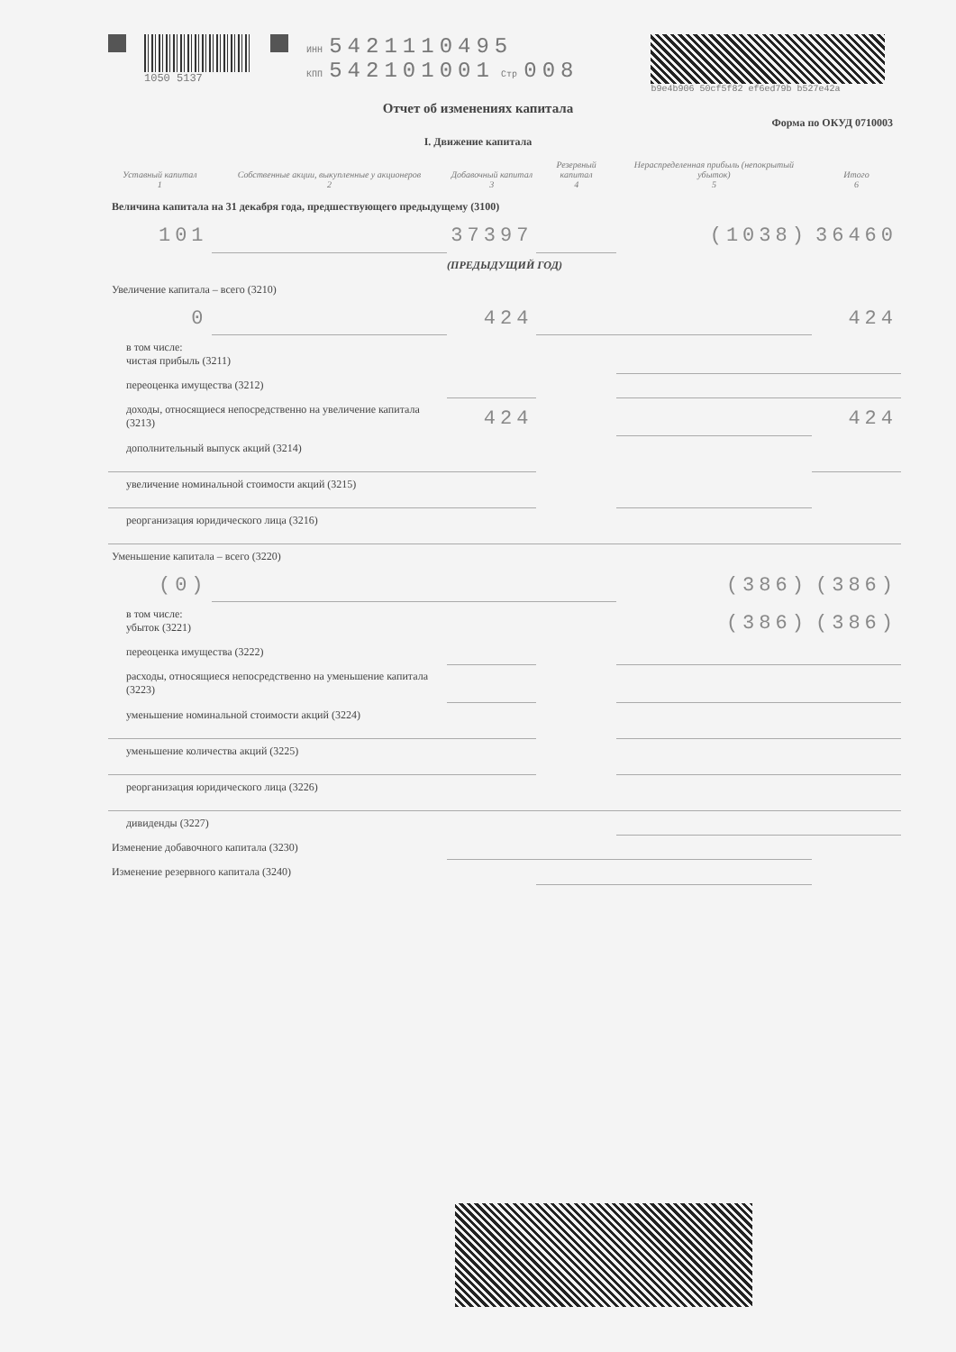1050 5137
ИНН 5421110495
КПП 542101001 Стр 008
b9e4b906 50cf5f82 ef6ed79b b527e42a
Отчет об изменениях капитала
Форма по ОКУД 0710003
I. Движение капитала
| Уставный капитал 1 | Собственные акции, выкупленные у акционеров 2 | Добавочный капитал 3 | Резервный капитал 4 | Нераспределенная прибыль (непокрытый убыток) 5 | Итого 6 |
| --- | --- | --- | --- | --- | --- |
| Величина капитала на 31 декабря года, предшествующего предыдущему (3100) | | | | | |
| 101 | | 37397 | | (1038) | 36460 |
| (ПРЕДЫДУЩИЙ ГОД) | | | | | |
| Увеличение капитала – всего (3210) | | | | | |
| 0 | | 424 | | | 424 |
| в том числе: чистая прибыль (3211) | | | | | |
| переоценка имущества (3212) | | | | | |
| доходы, относящиеся непосредственно на увеличение капитала (3213) | | 424 | | | 424 |
| дополнительный выпуск акций (3214) | | | | | |
| увеличение номинальной стоимости акций (3215) | | | | | |
| реорганизация юридического лица (3216) | | | | | |
| Уменьшение капитала – всего (3220) | | | | | |
| (0) | | | | (386) | (386) |
| в том числе: убыток (3221) | | | | (386) | (386) |
| переоценка имущества (3222) | | | | | |
| расходы, относящиеся непосредственно на уменьшение капитала (3223) | | | | | |
| уменьшение номинальной стоимости акций (3224) | | | | | |
| уменьшение количества акций (3225) | | | | | |
| реорганизация юридического лица (3226) | | | | | |
| дивиденды (3227) | | | | | |
| Изменение добавочного капитала (3230) | | | | | |
| Изменение резервного капитала (3240) | | | | | |